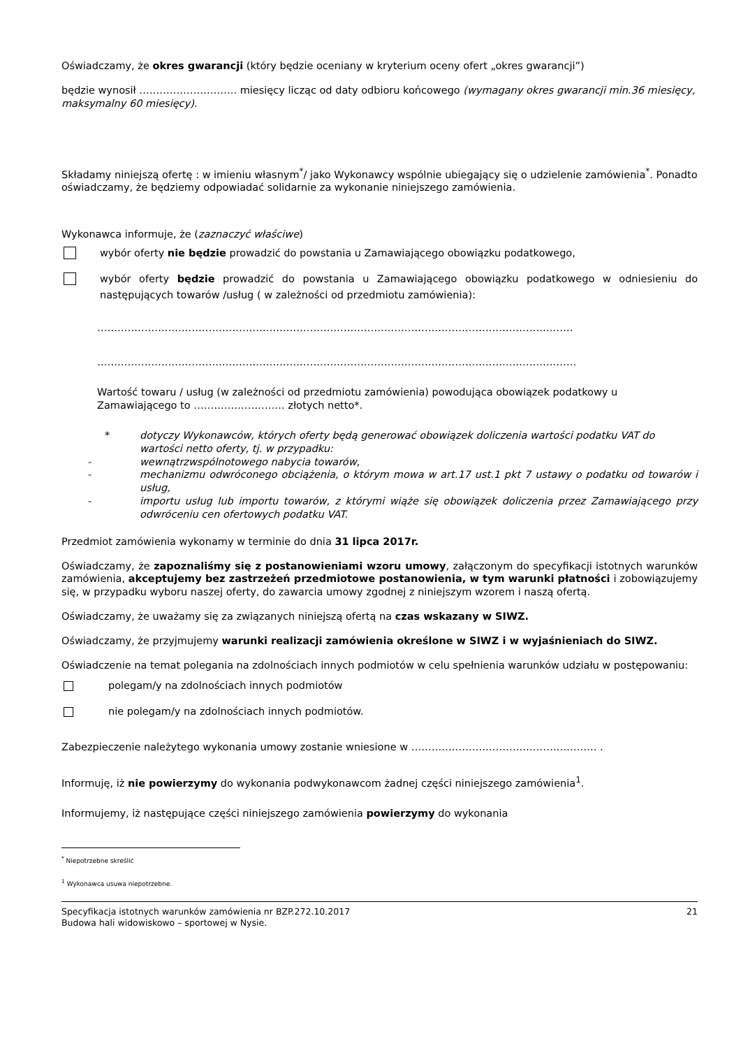Oświadczamy, że okres gwarancji (który będzie oceniany w kryterium oceny ofert „okres gwarancji”)
będzie wynosił ……………………….. miesięcy licząc od daty odbioru końcowego (wymagany okres gwarancji min.36 miesięcy, maksymalny 60 miesięcy).
Składamy niniejszą ofertę : w imieniu własnym<sup>*</sup>/ jako Wykonawcy wspólnie ubiegający się o udzielenie zamówienia<sup>*</sup>. Ponadto oświadczamy, że będziemy odpowiadać solidarnie za wykonanie niniejszego zamówienia.
Wykonawca informuje, że (zaznaczyć właściwe)
wybór oferty nie będzie prowadzić do powstania u Zamawiającego obowiązku podatkowego,
wybór oferty będzie prowadzić do powstania u Zamawiającego obowiązku podatkowego w odniesieniu do następujących towarów /usług ( w zależności od przedmiotu zamówienia):
……………………………………………………………………………………………………………………………
…………………………………………………………………………………………………………………………….
Wartość towaru / usług (w zależności od przedmiotu zamówienia) powodująca obowiązek podatkowy u Zamawiającego to ……………………… złotych netto*.
* dotyczy Wykonawców, których oferty będą generować obowiązek doliczenia wartości podatku VAT do wartości netto oferty, tj. w przypadku:
- wewnątrzwspólnotowego nabycia towarów,
- mechanizmu odwróconego obciążenia, o którym mowa w art.17 ust.1 pkt 7 ustawy o podatku od towarów i usług,
- importu usług lub importu towarów, z którymi wiąże się obowiązek doliczenia przez Zamawiającego przy odwróceniu cen ofertowych podatku VAT.
Przedmiot zamówienia wykonamy w terminie do dnia 31 lipca 2017r.
Oświadczamy, że zapoznaliśmy się z postanowieniami wzoru umowy, załączonym do specyfikacji istotnych warunków zamówienia, akceptujemy bez zastrzeżeń przedmiotowe postanowienia, w tym warunki płatności i zobowiązujemy się, w przypadku wyboru naszej oferty, do zawarcia umowy zgodnej z niniejszym wzorem i naszą ofertą.
Oświadczamy, że uważamy się za związanych niniejszą ofertą na czas wskazany w SIWZ.
Oświadczamy, że przyjmujemy warunki realizacji zamówienia określone w SIWZ i w wyjaśnieniach do SIWZ.
Oświadczenie na temat polegania na zdolnościach innych podmiotów w celu spełnienia warunków udziału w postępowaniu:
polegam/y na zdolnościach innych podmiotów
nie polegam/y na zdolnościach innych podmiotów.
Zabezpieczenie należytego wykonania umowy zostanie wniesione w ………………………………………………. .
Informuję, iż nie powierzymy do wykonania podwykonawcom żadnej części niniejszego zamówienia<sup>1</sup>.
Informujemy, iż następujące części niniejszego zamówienia powierzymy do wykonania
<sup>*</sup> Niepotrzebne skreślić
<sup>1</sup> Wykonawca usuwa niepotrzebne.
Specyfikacja istotnych warunków zamówienia nr BZP.272.10.2017
Budowa hali widowiskowo – sportowej w Nysie. 21